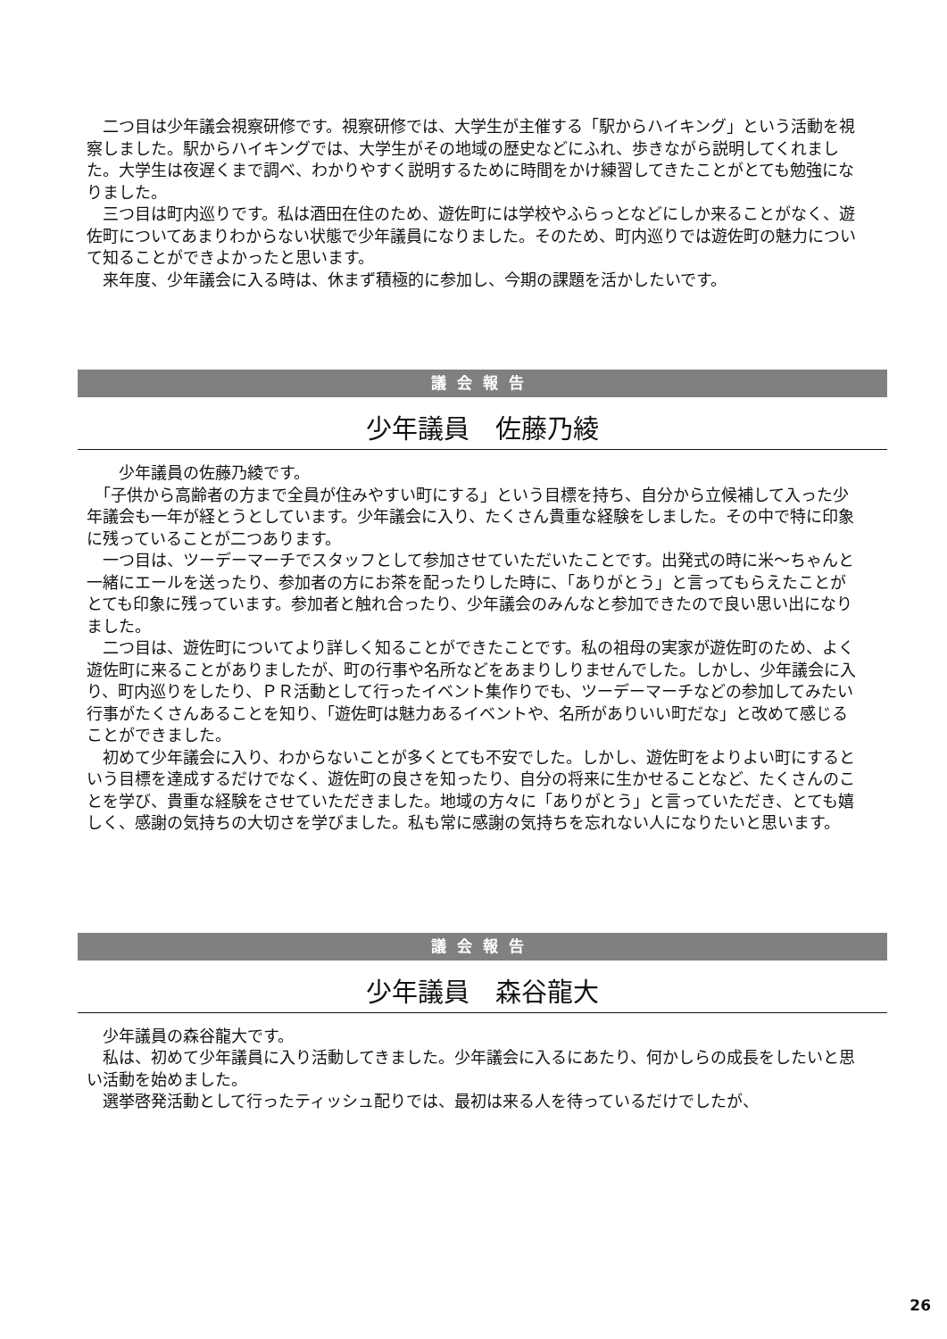二つ目は少年議会視察研修です。視察研修では、大学生が主催する「駅からハイキング」という活動を視察しました。駅からハイキングでは、大学生がその地域の歴史などにふれ、歩きながら説明してくれました。大学生は夜遅くまで調べ、わかりやすく説明するために時間をかけ練習してきたことがとても勉強になりました。
　三つ目は町内巡りです。私は酒田在住のため、遊佐町には学校やふらっとなどにしか来ることがなく、遊佐町についてあまりわからない状態で少年議員になりました。そのため、町内巡りでは遊佐町の魅力について知ることができよかったと思います。
　来年度、少年議会に入る時は、休まず積極的に参加し、今期の課題を活かしたいです。
議会報告
少年議員　佐藤乃綾
　　少年議員の佐藤乃綾です。
　「子供から高齢者の方まで全員が住みやすい町にする」という目標を持ち、自分から立候補して入った少年議会も一年が経とうとしています。少年議会に入り、たくさん貴重な経験をしました。その中で特に印象に残っていることが二つあります。
　一つ目は、ツーデーマーチでスタッフとして参加させていただいたことです。出発式の時に米〜ちゃんと一緒にエールを送ったり、参加者の方にお茶を配ったりした時に、「ありがとう」と言ってもらえたことがとても印象に残っています。参加者と触れ合ったり、少年議会のみんなと参加できたので良い思い出になりました。
　二つ目は、遊佐町についてより詳しく知ることができたことです。私の祖母の実家が遊佐町のため、よく遊佐町に来ることがありましたが、町の行事や名所などをあまりしりませんでした。しかし、少年議会に入り、町内巡りをしたり、ＰＲ活動として行ったイベント集作りでも、ツーデーマーチなどの参加してみたい行事がたくさんあることを知り、「遊佐町は魅力あるイベントや、名所がありいい町だな」と改めて感じることができました。
　初めて少年議会に入り、わからないことが多くとても不安でした。しかし、遊佐町をよりよい町にするという目標を達成するだけでなく、遊佐町の良さを知ったり、自分の将来に生かせることなど、たくさんのことを学び、貴重な経験をさせていただきました。地域の方々に「ありがとう」と言っていただき、とても嬉しく、感謝の気持ちの大切さを学びました。私も常に感謝の気持ちを忘れない人になりたいと思います。
議会報告
少年議員　森谷龍大
　少年議員の森谷龍大です。
　私は、初めて少年議員に入り活動してきました。少年議会に入るにあたり、何かしらの成長をしたいと思い活動を始めました。
　選挙啓発活動として行ったティッシュ配りでは、最初は来る人を待っているだけでしたが、
26